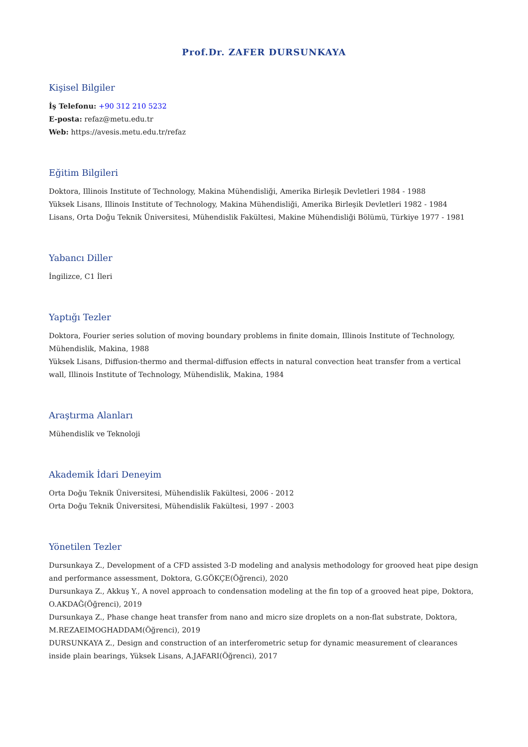Prof.Dr. ZAFER DURSUNKAYA
Kişisel Bilgiler
İş Telefonu: +90 312 210 5232
E-posta: refaz@metu.edu.tr
Web: https://avesis.metu.edu.tr/refaz
Eğitim Bilgileri
Doktora, Illinois Institute of Technology, Makina Mühendisliği, Amerika Birleşik Devletleri 1984 - 1988
Yüksek Lisans, Illinois Institute of Technology, Makina Mühendisliği, Amerika Birleşik Devletleri 1982 - 1984
Lisans, Orta Doğu Teknik Üniversitesi, Mühendislik Fakültesi, Makine Mühendisliği Bölümü, Türkiye 1977 - 1981
Yabancı Diller
İngilizce, C1 İleri
Yaptığı Tezler
Doktora, Fourier series solution of moving boundary problems in finite domain, Illinois Institute of Technology, Mühendislik, Makina, 1988
Yüksek Lisans, Diffusion-thermo and thermal-diffusion effects in natural convection heat transfer from a vertical wall, Illinois Institute of Technology, Mühendislik, Makina, 1984
Araştırma Alanları
Mühendislik ve Teknoloji
Akademik İdari Deneyim
Orta Doğu Teknik Üniversitesi, Mühendislik Fakültesi, 2006 - 2012
Orta Doğu Teknik Üniversitesi, Mühendislik Fakültesi, 1997 - 2003
Yönetilen Tezler
Dursunkaya Z., Development of a CFD assisted 3-D modeling and analysis methodology for grooved heat pipe design and performance assessment, Doktora, G.GÖKÇE(Öğrenci), 2020
Dursunkaya Z., Akkuş Y., A novel approach to condensation modeling at the fin top of a grooved heat pipe, Doktora, O.AKDAĞ(Öğrenci), 2019
Dursunkaya Z., Phase change heat transfer from nano and micro size droplets on a non-flat substrate, Doktora, M.REZAEIMOGHADDAM(Öğrenci), 2019
DURSUNKAYA Z., Design and construction of an interferometric setup for dynamic measurement of clearances inside plain bearings, Yüksek Lisans, A.JAFARI(Öğrenci), 2017